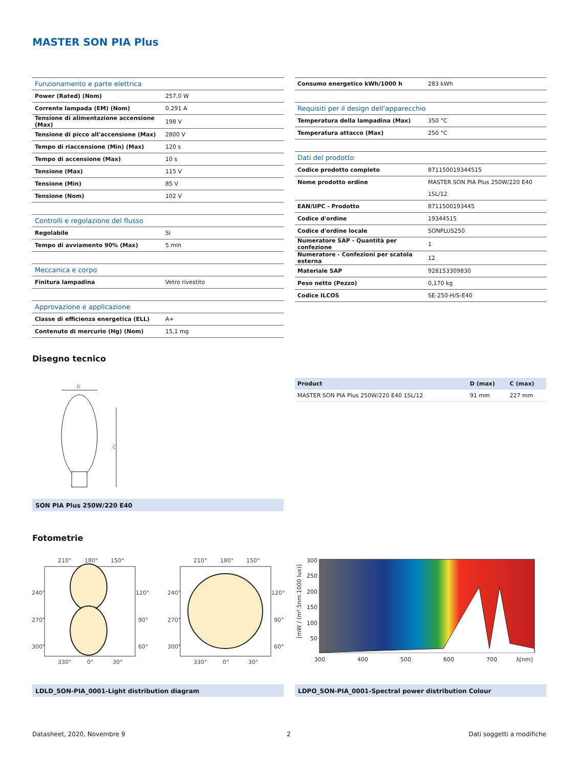MASTER SON PIA Plus
| Funzionamento e parte elettrica | |
| Power (Rated) (Nom) | 257,0 W |
| Corrente lampada (EM) (Nom) | 0,291 A |
| Tensione di alimentazione accensione (Max) | 198 V |
| Tensione di picco all'accensione (Max) | 2800 V |
| Tempo di riaccensione (Min) (Max) | 120 s |
| Tempo di accensione (Max) | 10 s |
| Tensione (Max) | 115 V |
| Tensione (Min) | 85 V |
| Tensione (Nom) | 102 V |
| Controlli e regolazione del flusso | |
| Regolabile | Si |
| Tempo di avviamento 90% (Max) | 5 min |
| Meccanica e corpo | |
| Finitura lampadina | Vetro rivestito |
| Approvazione e applicazione | |
| Classe di efficienza energetica (ELL) | A+ |
| Contenuto di mercurio (Hg) (Nom) | 15,1 mg |
| Consumo energetico kWh/1000 h | 283 kWh |
| Requisiti per il design dell'apparecchio | |
| Temperatura della lampadina (Max) | 350 °C |
| Temperatura attacco (Max) | 250 °C |
| Dati del prodotto | |
| Codice prodotto completo | 871150019344515 |
| Nome prodotto ordine | MASTER SON PIA Plus 250W/220 E40 1SL/12 |
| EAN/UPC - Prodotto | 8711500193445 |
| Codice d'ordine | 19344515 |
| Codice d'ordine locale | SONPLUS250 |
| Numeratore SAP - Quantità per confezione | 1 |
| Numeratore - Confezioni per scatola esterna | 12 |
| Materiale SAP | 928153309830 |
| Peso netto (Pezzo) | 0,170 kg |
| Codice ILCOS | SE-250-H/S-E40 |
Disegno tecnico
D
C
SON PIA Plus 250W/220 E40
| Product | D (max) | C (max) |
| MASTER SON PIA Plus 250W/220 E40 1SL/12 | 91 mm | 227 mm |
Fotometrie
210°
180°
150°
240°
120°
270°
90°
300°
60°
330°
0°
30°
210°
180°
150°
240°
120°
270°
90°
300°
60°
330°
0°
30°
300
250
200
150
100
50
300
400
500
600
700
λ[nm]
[mW / (m².5nm.1000 lux)]
LDLD_SON-PIA_0001-Light distribution diagram LDPO_SON-PIA_0001-Spectral power distribution Colour
Datasheet, 2020, Novembre 9 2 Dati soggetti a modifiche